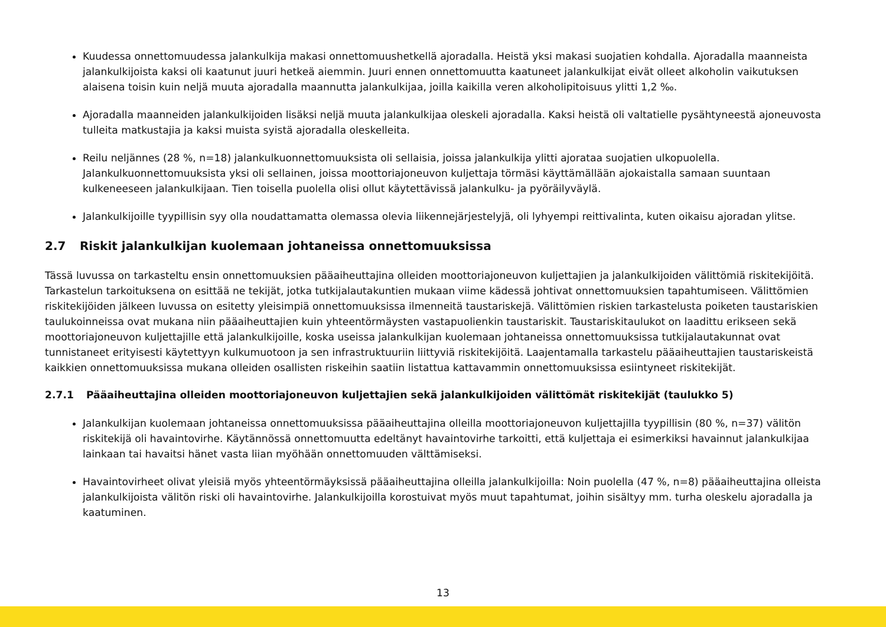Kuudessa onnettomuudessa jalankulkija makasi onnettomuushetkellä ajoradalla. Heistä yksi makasi suojatien kohdalla. Ajoradalla maanneista jalankulkijoista kaksi oli kaatunut juuri hetkeä aiemmin. Juuri ennen onnettomuutta kaatuneet jalankulkijat eivät olleet alkoholin vaikutuksen alaisena toisin kuin neljä muuta ajoradalla maannutta jalankulkijaa, joilla kaikilla veren alkoholipitoisuus ylitti 1,2 ‰.
Ajoradalla maanneiden jalankulkijoiden lisäksi neljä muuta jalankulkijaa oleskeli ajoradalla. Kaksi heistä oli valtatielle pysähtyneestä ajoneuvosta tulleita matkustajia ja kaksi muista syistä ajoradalla oleskelleita.
Reilu neljännes (28 %, n=18) jalankulkuonnettomuuksista oli sellaisia, joissa jalankulkija ylitti ajorataa suojatien ulkopuolella. Jalankulkuonnettomuuksista yksi oli sellainen, joissa moottoriajoneuvon kuljettaja törmäsi käyttämällään ajokaistalla samaan suuntaan kulkeneeseen jalankulkijaan. Tien toisella puolella olisi ollut käytettävissä jalankulku- ja pyöräilyväylä.
Jalankulkijoille tyypillisin syy olla noudattamatta olemassa olevia liikennejärjestelyjä, oli lyhyempi reittivalinta, kuten oikaisu ajoradan ylitse.
2.7 Riskit jalankulkijan kuolemaan johtaneissa onnettomuuksissa
Tässä luvussa on tarkasteltu ensin onnettomuuksien pääaiheuttajina olleiden moottoriajoneuvon kuljettajien ja jalankulkijoiden välittömiä riskitekijöitä. Tarkastelun tarkoituksena on esittää ne tekijät, jotka tutkijalautakuntien mukaan viime kädessä johtivat onnettomuuksien tapahtumiseen. Välittömien riskitekijöiden jälkeen luvussa on esitetty yleisimpiä onnettomuuksissa ilmenneitä taustariskejä. Välittömien riskien tarkastelusta poiketen taustariskien taulukoinneissa ovat mukana niin pääaiheuttajien kuin yhteentörmäysten vastapuolienkin taustariskit. Taustariskitaulukot on laadittu erikseen sekä moottoriajoneuvon kuljettajille että jalankulkijoille, koska useissa jalankulkijan kuolemaan johtaneissa onnettomuuksissa tutkijalautakunnat ovat tunnistaneet erityisesti käytettyyn kulkumuotoon ja sen infrastruktuuriin liittyviä riskitekijöitä. Laajentamalla tarkastelu pääaiheuttajien taustariskeistä kaikkien onnettomuuksissa mukana olleiden osallisten riskeihin saatiin listattua kattavammin onnettomuuksissa esiintyneet riskitekijät.
2.7.1 Pääaiheuttajina olleiden moottoriajoneuvon kuljettajien sekä jalankulkijoiden välittömät riskitekijät (taulukko 5)
Jalankulkijan kuolemaan johtaneissa onnettomuuksissa pääaiheuttajina olleilla moottoriajoneuvon kuljettajilla tyypillisin (80 %, n=37) välitön riskitekijä oli havaintovirhe. Käytännössä onnettomuutta edeltänyt havaintovirhe tarkoitti, että kuljettaja ei esimerkiksi havainnut jalankulkijaa lainkaan tai havaitsi hänet vasta liian myöhään onnettomuuden välttämiseksi.
Havaintovirheet olivat yleisiä myös yhteentörmäyksissä pääaiheuttajina olleilla jalankulkijoilla: Noin puolella (47 %, n=8) pääaiheuttajina olleista jalankulkijoista välitön riski oli havaintovirhe. Jalankulkijoilla korostuivat myös muut tapahtumat, joihin sisältyy mm. turha oleskelu ajoradalla ja kaatuminen.
13